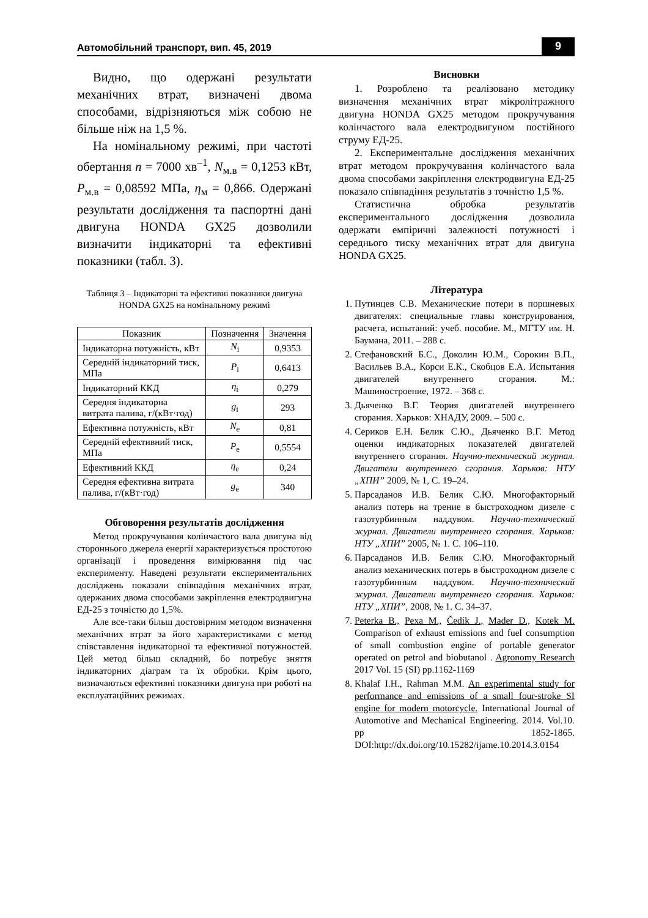Автомобільний транспорт, вип. 45, 2019 9
Видно, що одержані результати механічних втрат, визначені двома способами, відрізняються між собою не більше ніж на 1,5 %.
На номінальному режимі, при частоті обертання n = 7000 хв<sup>–1</sup>, N<sub>м.в</sub> = 0,1253 кВт, P<sub>м.в</sub> = 0,08592 МПа, η<sub>м</sub> = 0,866. Одержані результати дослідження та паспортні дані двигуна HONDA GX25 дозволили визначити індикаторні та ефективні показники (табл. 3).
Таблиця 3 – Індикаторні та ефективні показники двигуна HONDA GX25 на номінальному режимі
| Показник | Позначення | Значення |
| --- | --- | --- |
| Індикаторна потужність, кВт | N<sub>i</sub> | 0,9353 |
| Середній індикаторний тиск, МПа | P<sub>i</sub> | 0,6413 |
| Індикаторний ККД | η<sub>i</sub> | 0,279 |
| Середня індикаторна витрата палива, г/(кВт·год) | g<sub>i</sub> | 293 |
| Ефективна потужність, кВт | N<sub>e</sub> | 0,81 |
| Середній ефективний тиск, МПа | P<sub>e</sub> | 0,5554 |
| Ефективний ККД | η<sub>e</sub> | 0,24 |
| Середня ефективна витрата палива, г/(кВт·год) | g<sub>e</sub> | 340 |
Обговорення результатів дослідження
Метод прокручування колінчастого вала двигуна від стороннього джерела енергії характеризується простотою організації і проведення вимірювання під час експерименту. Наведені результати експериментальних досліджень показали співпадіння механічних втрат, одержаних двома способами закріплення електродвигуна ЕД-25 з точністю до 1,5%.
Але все-таки більш достовірним методом визначення механічних втрат за його характеристиками є метод співставлення індикаторної та ефективної потужностей. Цей метод більш складний, бо потребує зняття індикаторних діаграм та їх обробки. Крім цього, визначаються ефективні показники двигуна при роботі на експлуатаційних режимах.
Висновки
1. Розроблено та реалізовано методику визначення механічних втрат мікролітражного двигуна HONDA GX25 методом прокручування колінчастого вала електродвигуном постійного струму ЕД-25.
2. Експериментальне дослідження механічних втрат методом прокручування колінчастого вала двома способами закріплення електродвигуна ЕД-25 показало співпадіння результатів з точністю 1,5 %.
Статистична обробка результатів експериментального дослідження дозволила одержати емпіричні залежності потужності і середнього тиску механічних втрат для двигуна HONDA GX25.
Література
1. Путинцев С.В. Механические потери в поршневых двигателях: специальные главы конструирования, расчета, испытаний: учеб. пособие. М., МГТУ им. Н. Баумана, 2011. – 288 с.
2. Стефановский Б.С., Доколин Ю.М., Сорокин В.П., Васильев В.А., Корси Е.К., Скобцов Е.А. Испытания двигателей внутреннего сгорания. М.: Машиностроение, 1972. – 368 с.
3. Дьяченко В.Г. Теория двигателей внутреннего сгорания. Харьков: ХНАДУ, 2009. – 500 с.
4. Сериков Е.Н. Белик С.Ю., Дьяченко В.Г. Метод оценки индикаторных показателей двигателей внутреннего сгорания. Научно-технический журнал. Двигатели внутреннего сгорания. Харьков: НТУ „ХПИ” 2009, № 1, С. 19–24.
5. Парсаданов И.В. Белик С.Ю. Многофакторный анализ потерь на трение в быстроходном дизеле с газотурбинным наддувом. Научно-технический журнал. Двигатели внутреннего сгорания. Харьков: НТУ „ХПИ” 2005, № 1. С. 106–110.
6. Парсаданов И.В. Белик С.Ю. Многофакторный анализ механических потерь в быстроходном дизеле с газотурбинным наддувом. Научно-технический журнал. Двигатели внутреннего сгорания. Харьков: НТУ „ХПИ”, 2008, № 1. С. 34–37.
7. Peterka B., Pexa M., Čedík J., Mader D., Kotek M. Comparison of exhaust emissions and fuel consumption of small combustion engine of portable generator operated on petrol and biobutanol . Agronomy Research 2017 Vol. 15 (SI) pp.1162-1169
8. Khalaf I.H., Rahman M.M. An experimental study for performance and emissions of a small four-stroke SI engine for modern motorcycle. International Journal of Automotive and Mechanical Engineering. 2014. Vol.10. pp 1852-1865. DOI:http://dx.doi.org/10.15282/ijame.10.2014.3.0154